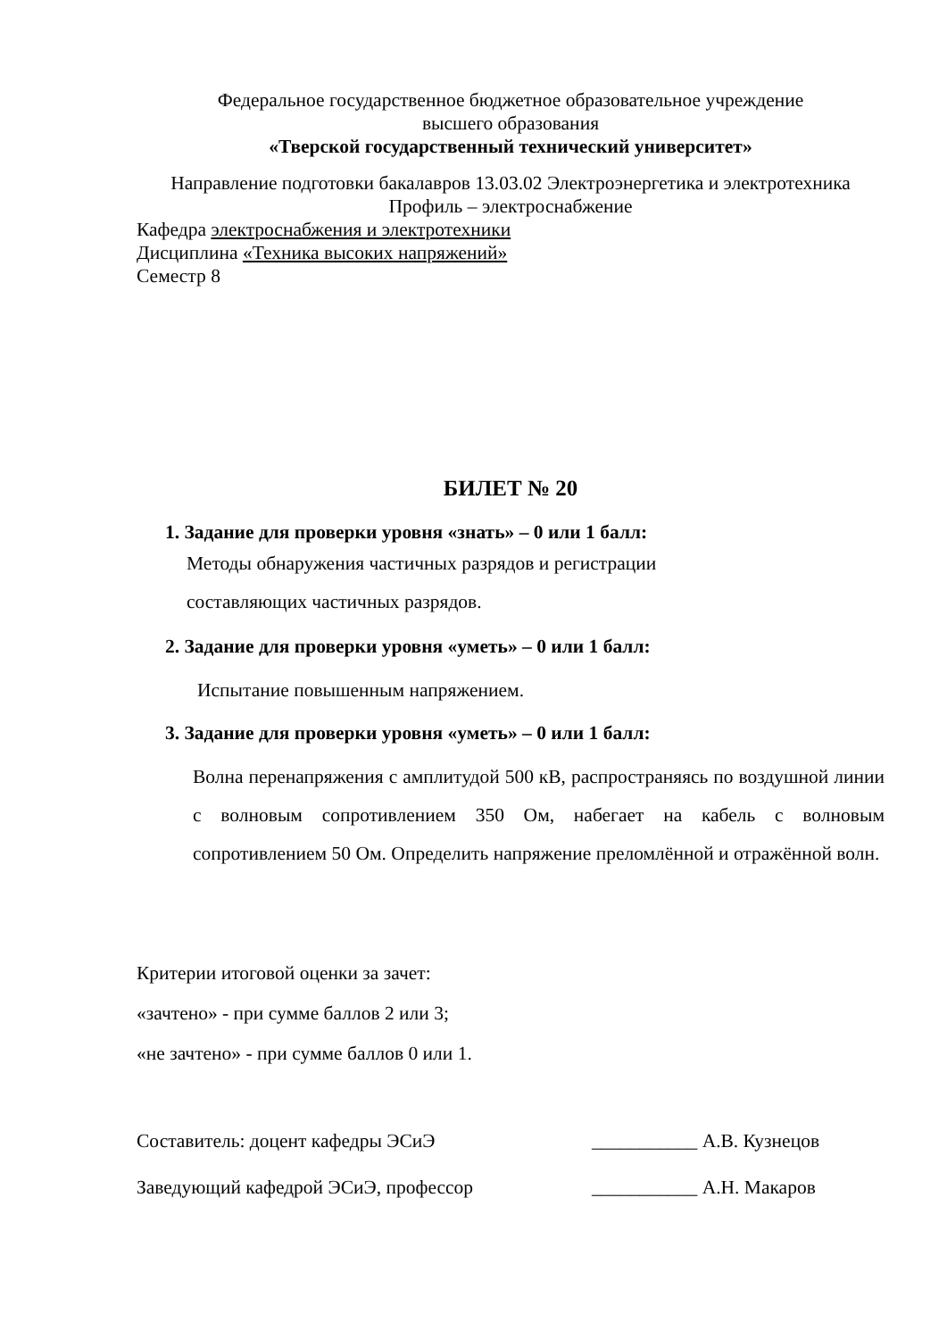Федеральное государственное бюджетное образовательное учреждение
высшего образования
«Тверской государственный технический университет»
Направление подготовки бакалавров 13.03.02 Электроэнергетика и электротехника
Профиль – электроснабжение
Кафедра электроснабжения и электротехники
Дисциплина «Техника высоких напряжений»
Семестр 8
БИЛЕТ № 20
1. Задание для проверки уровня «знать» – 0 или 1 балл:
Методы обнаружения частичных разрядов и регистрации
составляющих частичных разрядов.
2. Задание для проверки уровня «уметь» – 0 или 1 балл:
Испытание повышенным напряжением.
3. Задание для проверки уровня «уметь» – 0 или 1 балл:
Волна перенапряжения с амплитудой 500 кВ, распространяясь по воздушной линии с волновым сопротивлением 350 Ом, набегает на кабель с волновым сопротивлением 50 Ом. Определить напряжение преломлённой и отражённой волн.
Критерии итоговой оценки за зачет:
«зачтено» - при сумме баллов 2 или 3;
«не зачтено» - при сумме баллов 0 или 1.
Составитель: доцент кафедры ЭСиЭ ___________ А.В. Кузнецов
Заведующий кафедрой ЭСиЭ, профессор ___________ А.Н. Макаров